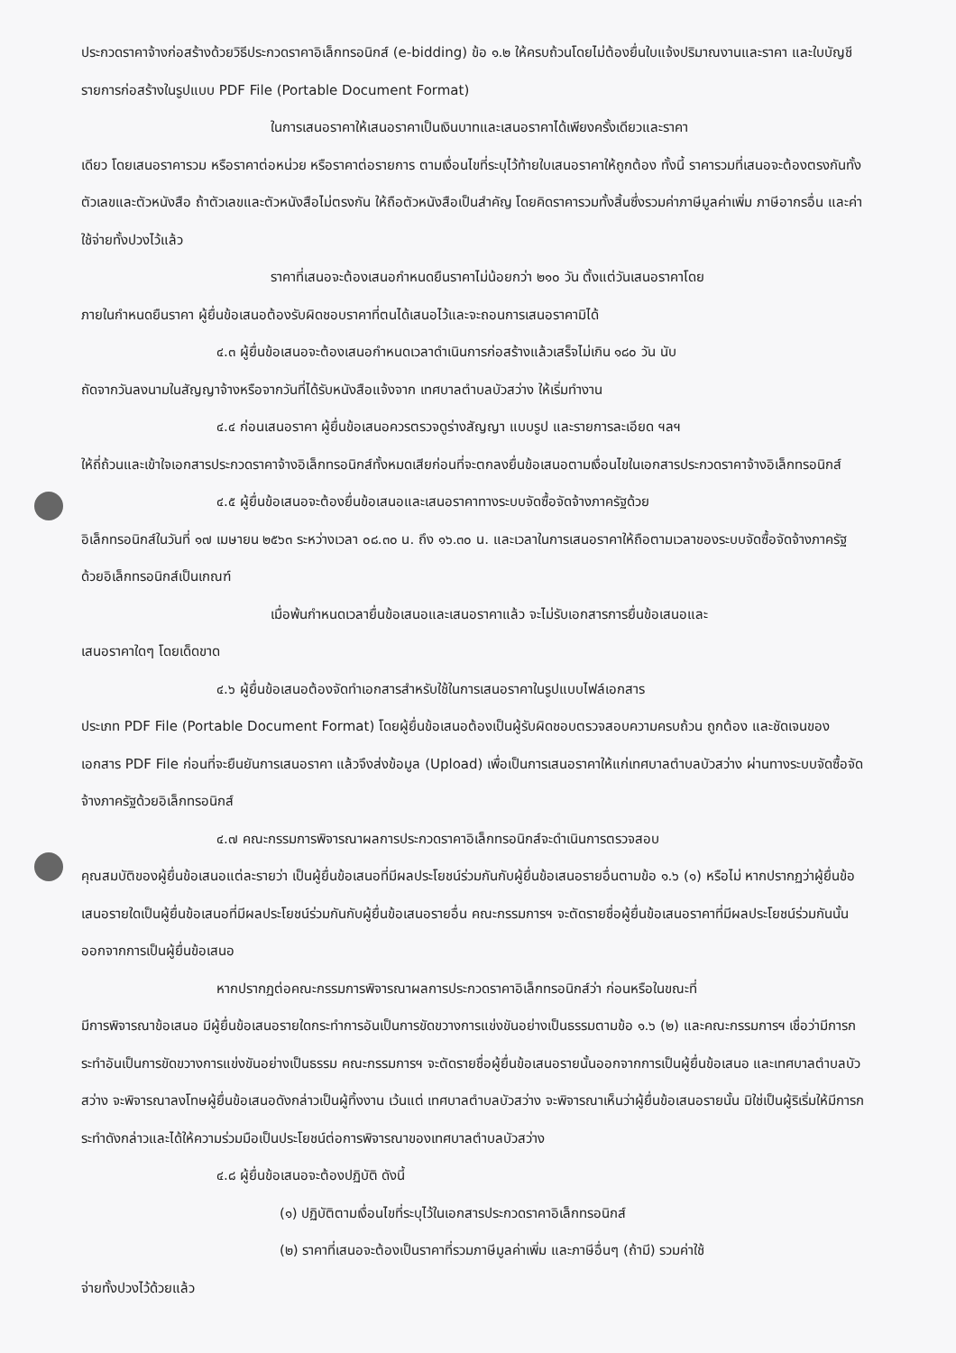ประกวดราคาจ้างก่อสร้างด้วยวิธีประกวดราคาอิเล็กทรอนิกส์ (e-bidding) ข้อ ๑.๒ ให้ครบถ้วนโดยไม่ต้องยื่นใบแจ้งปริมาณงานและราคา และใบบัญชีรายการก่อสร้างในรูปแบบ PDF File (Portable Document Format)
ในการเสนอราคาให้เสนอราคาเป็นเงินบาทและเสนอราคาได้เพียงครั้งเดียวและราคา
เดียว โดยเสนอราคารวม หรือราคาต่อหน่วย หรือราคาต่อรายการ ตามเงื่อนไขที่ระบุไว้ท้ายใบเสนอราคาให้ถูกต้อง ทั้งนี้ ราคารวมที่เสนอจะต้องตรงกันทั้งตัวเลขและตัวหนังสือ ถ้าตัวเลขและตัวหนังสือไม่ตรงกัน ให้ถือตัวหนังสือเป็นสำคัญ โดยคิดราคารวมทั้งสิ้นซึ่งรวมค่าภาษีมูลค่าเพิ่ม ภาษีอากรอื่น และค่าใช้จ่ายทั้งปวงไว้แล้ว
ราคาที่เสนอจะต้องเสนอกำหนดยืนราคาไม่น้อยกว่า ๒๑๐ วัน ตั้งแต่วันเสนอราคาโดย
ภายในกำหนดยืนราคา ผู้ยื่นข้อเสนอต้องรับผิดชอบราคาที่ตนได้เสนอไว้และจะถอนการเสนอราคามิได้
๔.๓ ผู้ยื่นข้อเสนอจะต้องเสนอกำหนดเวลาดำเนินการก่อสร้างแล้วเสร็จไม่เกิน ๑๘๐ วัน นับ
ถัดจากวันลงนามในสัญญาจ้างหรือจากวันที่ได้รับหนังสือแจ้งจาก เทศบาลตำบลบัวสว่าง ให้เริ่มทำงาน
๔.๔ ก่อนเสนอราคา ผู้ยื่นข้อเสนอควรตรวจดูร่างสัญญา แบบรูป และรายการละเอียด ฯลฯ
ให้ถี่ถ้วนและเข้าใจเอกสารประกวดราคาจ้างอิเล็กทรอนิกส์ทั้งหมดเสียก่อนที่จะตกลงยื่นข้อเสนอตามเงื่อนไขในเอกสารประกวดราคาจ้างอิเล็กทรอนิกส์
๔.๕ ผู้ยื่นข้อเสนอจะต้องยื่นข้อเสนอและเสนอราคาทางระบบจัดซื้อจัดจ้างภาครัฐด้วย
อิเล็กทรอนิกส์ในวันที่ ๑๗ เมษายน ๒๕๖๓ ระหว่างเวลา ๐๘.๓๐ น. ถึง ๑๖.๓๐ น. และเวลาในการเสนอราคาให้ถือตามเวลาของระบบจัดซื้อจัดจ้างภาครัฐด้วยอิเล็กทรอนิกส์เป็นเกณฑ์
เมื่อพ้นกำหนดเวลายื่นข้อเสนอและเสนอราคาแล้ว จะไม่รับเอกสารการยื่นข้อเสนอและ
เสนอราคาใดๆ โดยเด็ดขาด
๔.๖ ผู้ยื่นข้อเสนอต้องจัดทำเอกสารสำหรับใช้ในการเสนอราคาในรูปแบบไฟล์เอกสาร
ประเภท PDF File (Portable Document Format) โดยผู้ยื่นข้อเสนอต้องเป็นผู้รับผิดชอบตรวจสอบความครบถ้วน ถูกต้อง และชัดเจนของเอกสาร PDF File ก่อนที่จะยืนยันการเสนอราคา แล้วจึงส่งข้อมูล (Upload) เพื่อเป็นการเสนอราคาให้แก่เทศบาลตำบลบัวสว่าง ผ่านทางระบบจัดซื้อจัดจ้างภาครัฐด้วยอิเล็กทรอนิกส์
๔.๗ คณะกรรมการพิจารณาผลการประกวดราคาอิเล็กทรอนิกส์จะดำเนินการตรวจสอบ
คุณสมบัติของผู้ยื่นข้อเสนอแต่ละรายว่า เป็นผู้ยื่นข้อเสนอที่มีผลประโยชน์ร่วมกันกับผู้ยื่นข้อเสนอรายอื่นตามข้อ ๑.๖ (๑) หรือไม่ หากปรากฏว่าผู้ยื่นข้อเสนอรายใดเป็นผู้ยื่นข้อเสนอที่มีผลประโยชน์ร่วมกันกับผู้ยื่นข้อเสนอรายอื่น คณะกรรมการฯ จะตัดรายชื่อผู้ยื่นข้อเสนอราคาที่มีผลประโยชน์ร่วมกันนั้นออกจากการเป็นผู้ยื่นข้อเสนอ
หากปรากฏต่อคณะกรรมการพิจารณาผลการประกวดราคาอิเล็กทรอนิกส์ว่า ก่อนหรือในขณะที่
มีการพิจารณาข้อเสนอ มีผู้ยื่นข้อเสนอรายใดกระทำการอันเป็นการขัดขวางการแข่งขันอย่างเป็นธรรมตามข้อ ๑.๖ (๒) และคณะกรรมการฯ เชื่อว่ามีการกระทำอันเป็นการขัดขวางการแข่งขันอย่างเป็นธรรม คณะกรรมการฯ จะตัดรายชื่อผู้ยื่นข้อเสนอรายนั้นออกจากการเป็นผู้ยื่นข้อเสนอ และเทศบาลตำบลบัวสว่าง จะพิจารณาลงโทษผู้ยื่นข้อเสนอดังกล่าวเป็นผู้ทิ้งงาน เว้นแต่ เทศบาลตำบลบัวสว่าง จะพิจารณาเห็นว่าผู้ยื่นข้อเสนอรายนั้น มิใช่เป็นผู้ริเริ่มให้มีการกระทำดังกล่าวและได้ให้ความร่วมมือเป็นประโยชน์ต่อการพิจารณาของเทศบาลตำบลบัวสว่าง
๔.๘ ผู้ยื่นข้อเสนอจะต้องปฏิบัติ ดังนี้
(๑) ปฏิบัติตามเงื่อนไขที่ระบุไว้ในเอกสารประกวดราคาอิเล็กทรอนิกส์
(๒) ราคาที่เสนอจะต้องเป็นราคาที่รวมภาษีมูลค่าเพิ่ม และภาษีอื่นๆ (ถ้ามี) รวมค่าใช้
จ่ายทั้งปวงไว้ด้วยแล้ว